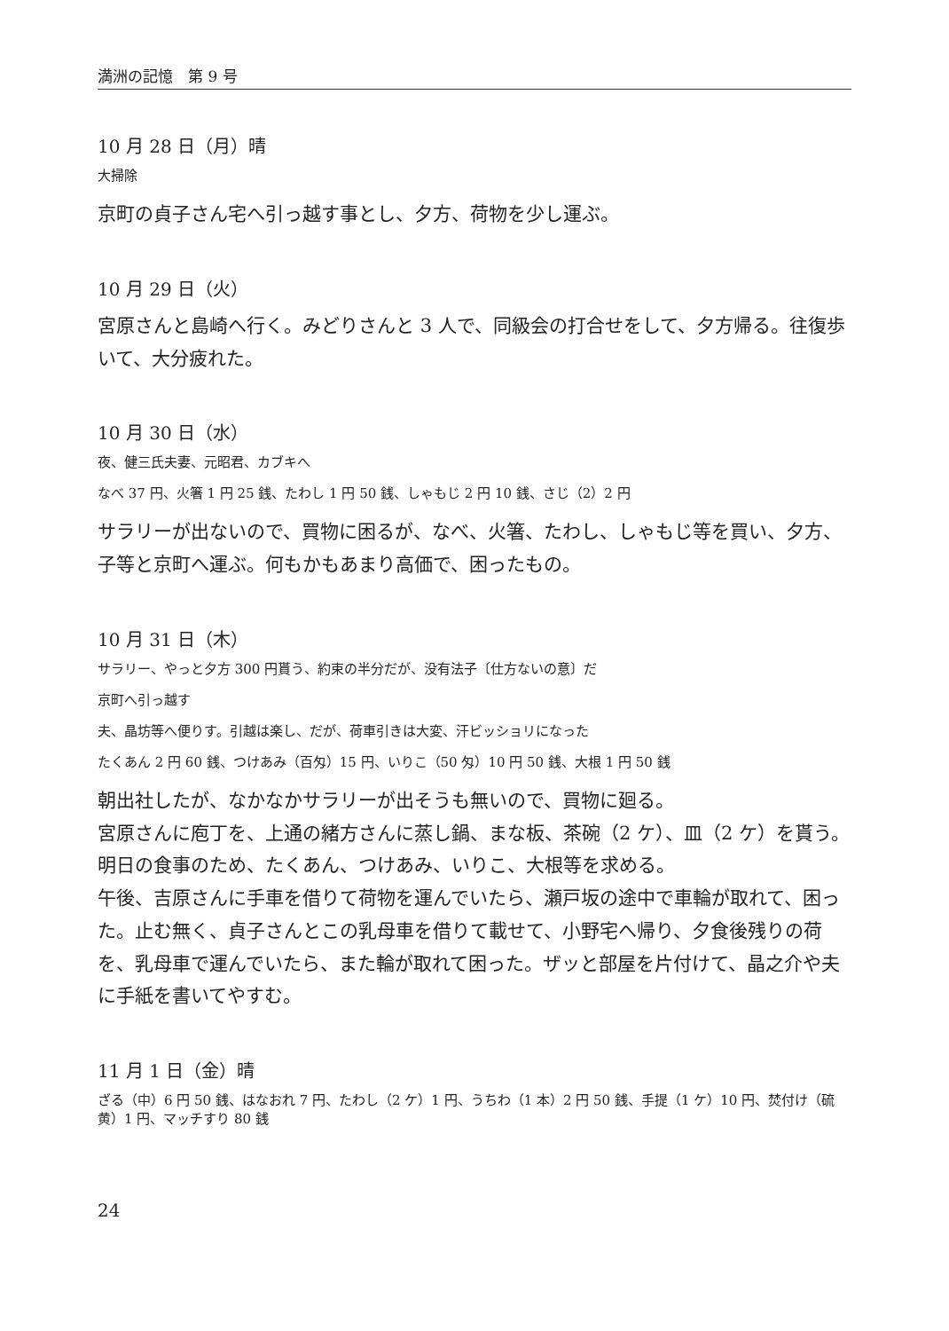満洲の記憶　第 9 号
10 月 28 日（月）晴
大掃除
京町の貞子さん宅へ引っ越す事とし、夕方、荷物を少し運ぶ。
10 月 29 日（火）
宮原さんと島崎へ行く。みどりさんと 3 人で、同級会の打合せをして、夕方帰る。往復歩いて、大分疲れた。
10 月 30 日（水）
夜、健三氏夫妻、元昭君、カブキへ
なべ 37 円、火箸 1 円 25 銭、たわし 1 円 50 銭、しゃもじ 2 円 10 銭、さじ（2）2 円
サラリーが出ないので、買物に困るが、なべ、火箸、たわし、しゃもじ等を買い、夕方、子等と京町へ運ぶ。何もかもあまり高価で、困ったもの。
10 月 31 日（木）
サラリー、やっと夕方 300 円貰う、約束の半分だが、没有法子〔仕方ないの意〕だ
京町へ引っ越す
夫、晶坊等へ便りす。引越は楽し、だが、荷車引きは大変、汗ビッショリになった
たくあん 2 円 60 銭、つけあみ（百匁）15 円、いりこ（50 匁）10 円 50 銭、大根 1 円 50 銭
朝出社したが、なかなかサラリーが出そうも無いので、買物に廻る。
宮原さんに庖丁を、上通の緒方さんに蒸し鍋、まな板、茶碗（2 ケ）、皿（2 ケ）を貰う。明日の食事のため、たくあん、つけあみ、いりこ、大根等を求める。
午後、吉原さんに手車を借りて荷物を運んでいたら、瀬戸坂の途中で車輪が取れて、困った。止む無く、貞子さんとこの乳母車を借りて載せて、小野宅へ帰り、夕食後残りの荷を、乳母車で運んでいたら、また輪が取れて困った。ザッと部屋を片付けて、晶之介や夫に手紙を書いてやすむ。
11 月 1 日（金）晴
ざる（中）6 円 50 銭、はなおれ 7 円、たわし（2 ケ）1 円、うちわ（1 本）2 円 50 銭、手提（1 ケ）10 円、焚付け（硫黄）1 円、マッチすり 80 銭
24